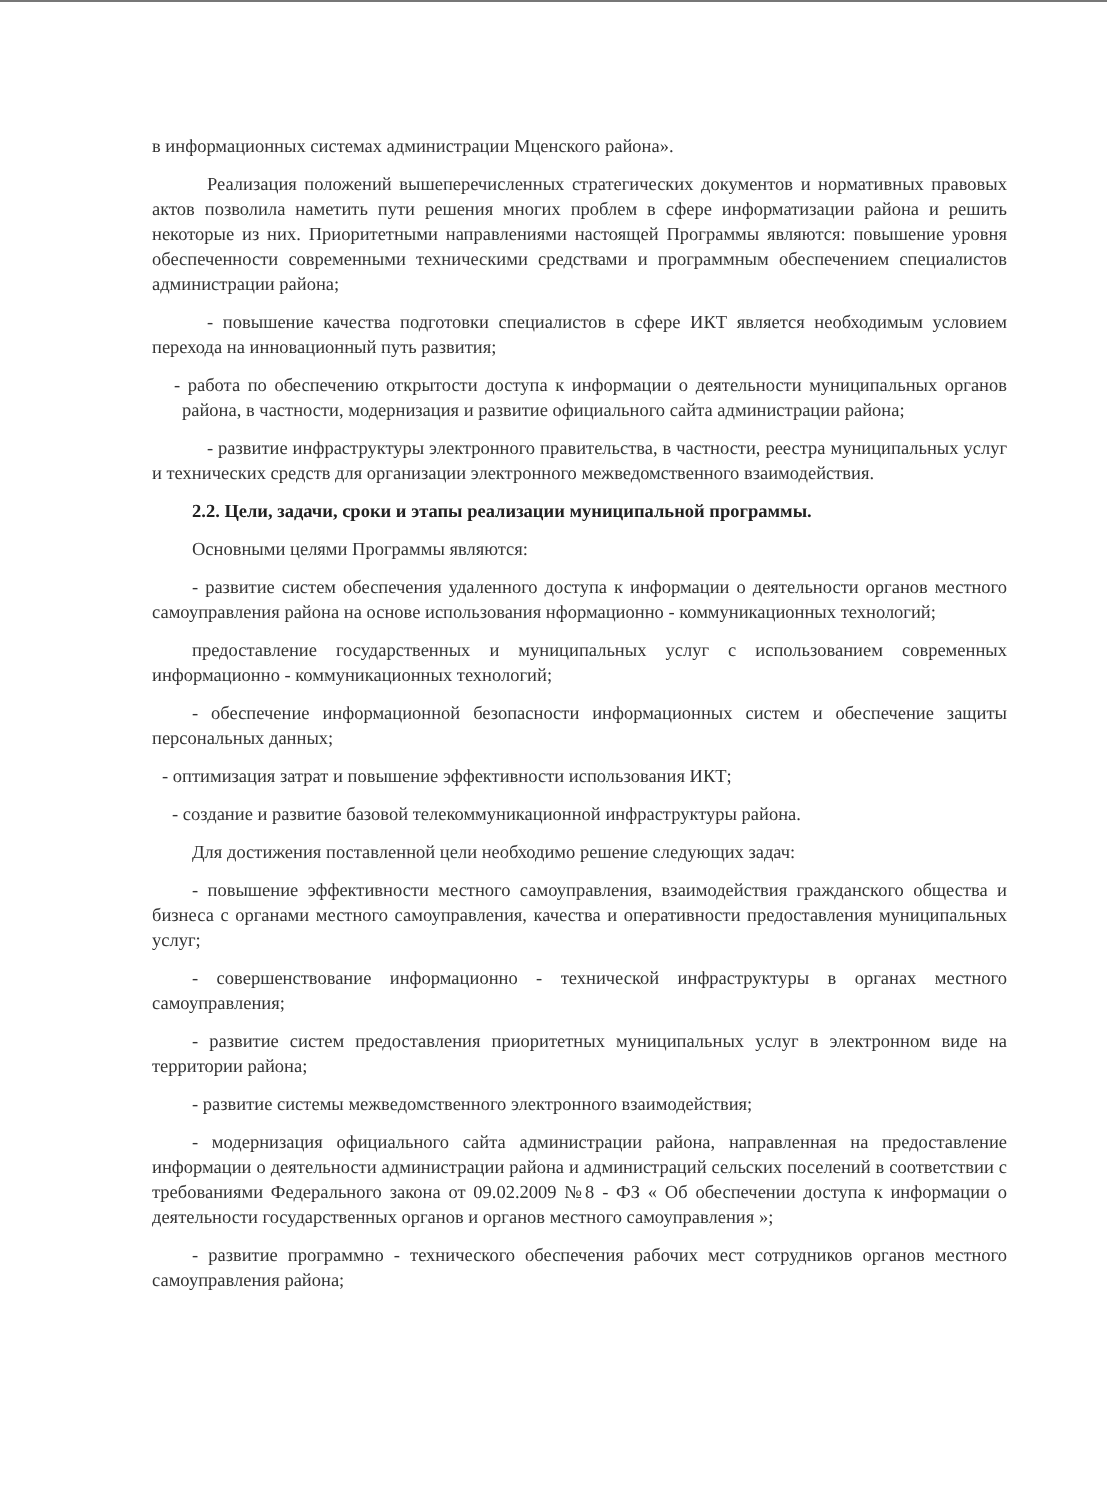в информационных системах администрации Мценского района».
Реализация положений вышеперечисленных стратегических документов и нормативных правовых актов позволила наметить пути решения многих проблем в сфере информатизации района и решить некоторые из них. Приоритетными направлениями настоящей Программы являются: повышение уровня обеспеченности современными техническими средствами и программным обеспечением специалистов администрации района;
- повышение качества подготовки специалистов в сфере ИКТ является необходимым условием перехода на инновационный путь развития;
- работа по обеспечению открытости доступа к информации о деятельности муниципальных органов района, в частности, модернизация и развитие официального сайта администрации района;
- развитие инфраструктуры электронного правительства, в частности, реестра муниципальных услуг и технических средств для организации электронного межведомственного взаимодействия.
2.2. Цели, задачи, сроки и этапы реализации муниципальной программы.
Основными целями Программы являются:
- развитие систем обеспечения удаленного доступа к информации о деятельности органов местного самоуправления района на основе использования нформационно - коммуникационных технологий;
предоставление государственных и муниципальных услуг с использованием современных информационно - коммуникационных технологий;
- обеспечение информационной безопасности информационных систем и обеспечение защиты персональных данных;
- оптимизация затрат и повышение эффективности использования ИКТ;
- создание и развитие базовой телекоммуникационной инфраструктуры района.
Для достижения поставленной цели необходимо решение следующих задач:
- повышение эффективности местного самоуправления, взаимодействия гражданского общества и бизнеса с органами местного самоуправления, качества и оперативности предоставления муниципальных услуг;
- совершенствование информационно - технической инфраструктуры в органах местного самоуправления;
- развитие систем предоставления приоритетных муниципальных услуг в электронном виде на территории района;
- развитие системы межведомственного электронного взаимодействия;
- модернизация официального сайта администрации района, направленная на предоставление информации о деятельности администрации района и администраций сельских поселений в соответствии с требованиями Федерального закона от 09.02.2009 №8 - ФЗ « Об обеспечении доступа к информации о деятельности государственных органов и органов местного самоуправления »;
- развитие программно - технического обеспечения рабочих мест сотрудников органов местного самоуправления района;